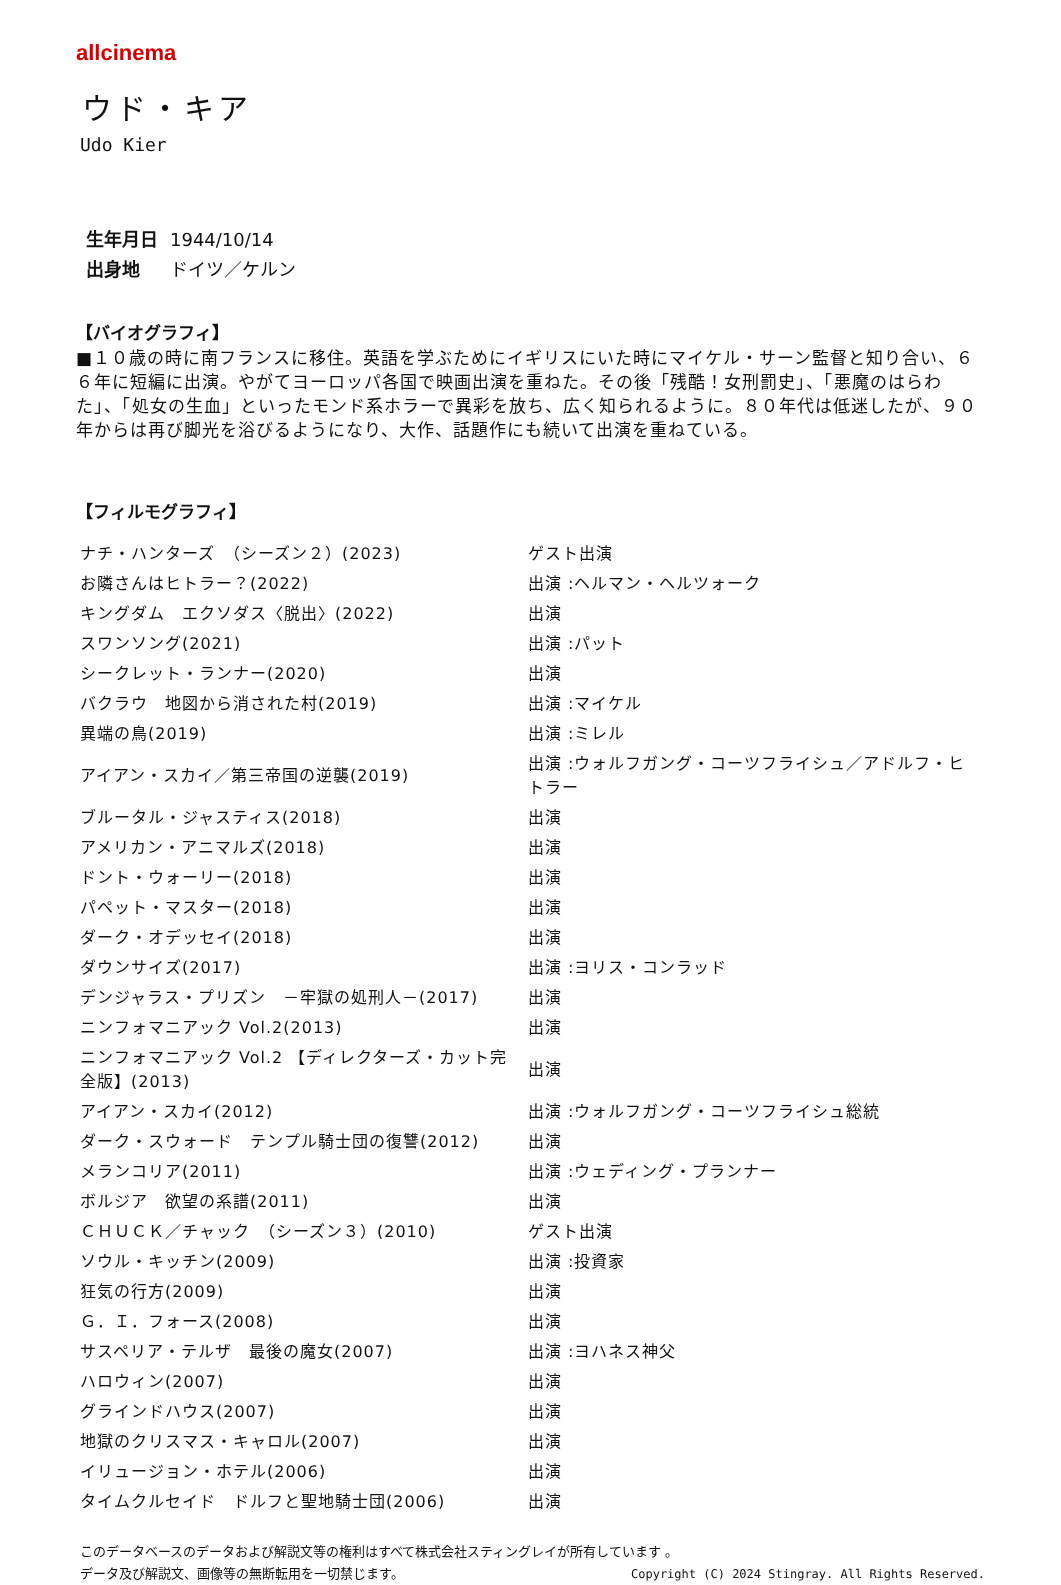allcinema
ウド・キア
Udo Kier
生年月日 1944/10/14
出身地 ドイツ／ケルン
【バイオグラフィ】
■１０歳の時に南フランスに移住。英語を学ぶためにイギリスにいた時にマイケル・サーン監督と知り合い、６６年に短編に出演。やがてヨーロッパ各国で映画出演を重ねた。その後「残酷！女刑罰史」、「悪魔のはらわた」、「処女の生血」といったモンド系ホラーで異彩を放ち、広く知られるように。８０年代は低迷したが、９０年からは再び脚光を浴びるようになり、大作、話題作にも続いて出演を重ねている。
【フィルモグラフィ】
| ナチ・ハンターズ （シーズン２）(2023) | ゲスト出演 |
| お隣さんはヒトラー？(2022) | 出演 :ヘルマン・ヘルツォーク |
| キングダム エクソダス〈脱出〉(2022) | 出演 |
| スワンソング(2021) | 出演 :パット |
| シークレット・ランナー(2020) | 出演 |
| バクラウ 地図から消された村(2019) | 出演 :マイケル |
| 異端の鳥(2019) | 出演 :ミレル |
| アイアン・スカイ／第三帝国の逆襲(2019) | 出演 :ウォルフガング・コーツフライシュ／アドルフ・ヒトラー |
| ブルータル・ジャスティス(2018) | 出演 |
| アメリカン・アニマルズ(2018) | 出演 |
| ドント・ウォーリー(2018) | 出演 |
| パペット・マスター(2018) | 出演 |
| ダーク・オデッセイ(2018) | 出演 |
| ダウンサイズ(2017) | 出演 :ヨリス・コンラッド |
| デンジャラス・プリズン －牢獄の処刑人－(2017) | 出演 |
| ニンフォマニアック Vol.2(2013) | 出演 |
| ニンフォマニアック Vol.2 【ディレクターズ・カット完全版】(2013) | 出演 |
| アイアン・スカイ(2012) | 出演 :ウォルフガング・コーツフライシュ総統 |
| ダーク・スウォード テンプル騎士団の復讐(2012) | 出演 |
| メランコリア(2011) | 出演 :ウェディング・プランナー |
| ボルジア 欲望の系譜(2011) | 出演 |
| ＣＨＵＣＫ／チャック （シーズン３）(2010) | ゲスト出演 |
| ソウル・キッチン(2009) | 出演 :投資家 |
| 狂気の行方(2009) | 出演 |
| Ｇ．Ｉ．フォース(2008) | 出演 |
| サスペリア・テルザ 最後の魔女(2007) | 出演 :ヨハネス神父 |
| ハロウィン(2007) | 出演 |
| グラインドハウス(2007) | 出演 |
| 地獄のクリスマス・キャロル(2007) | 出演 |
| イリュージョン・ホテル(2006) | 出演 |
| タイムクルセイド ドルフと聖地騎士団(2006) | 出演 |
このデータベースのデータおよび解説文等の権利はすべて株式会社スティングレイが所有しています 。
Copyright (C) 2024 Stingray. All Rights Reserved. データ及び解説文、画像等の無断転用を一切禁じます。